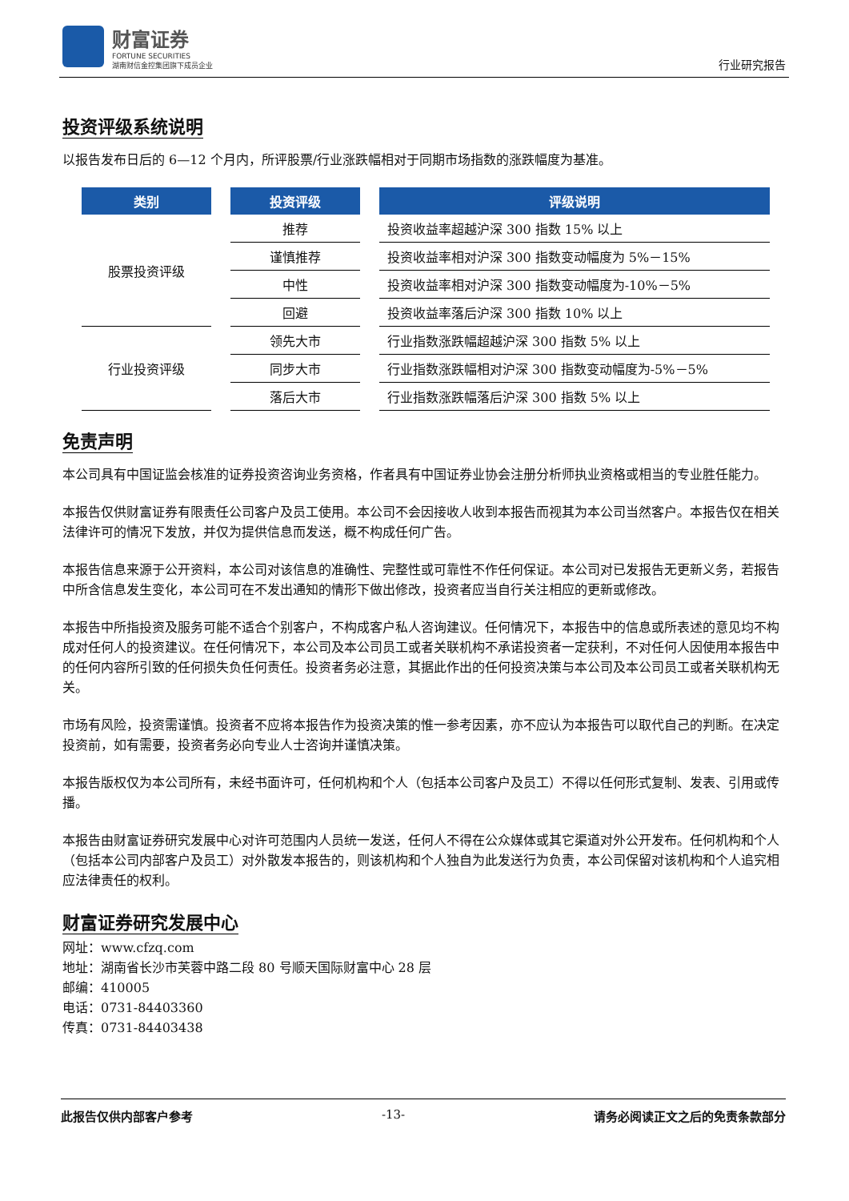财富证券
FORTUNE SECURITIES
湖南财信金控集团旗下成员企业
行业研究报告
投资评级系统说明
以报告发布日后的 6—12 个月内，所评股票/行业涨跌幅相对于同期市场指数的涨跌幅度为基准。
| 类别 | 投资评级 | 评级说明 |
| --- | --- | --- |
| 股票投资评级 | 推荐 | 投资收益率超越沪深 300 指数 15% 以上 |
| | 谨慎推荐 | 投资收益率相对沪深 300 指数变动幅度为 5%－15% |
| | 中性 | 投资收益率相对沪深 300 指数变动幅度为-10%－5% |
| | 回避 | 投资收益率落后沪深 300 指数 10% 以上 |
| 行业投资评级 | 领先大市 | 行业指数涨跌幅超越沪深 300 指数 5% 以上 |
| | 同步大市 | 行业指数涨跌幅相对沪深 300 指数变动幅度为-5%－5% |
| | 落后大市 | 行业指数涨跌幅落后沪深 300 指数 5% 以上 |
免责声明
本公司具有中国证监会核准的证券投资咨询业务资格，作者具有中国证券业协会注册分析师执业资格或相当的专业胜任能力。
本报告仅供财富证券有限责任公司客户及员工使用。本公司不会因接收人收到本报告而视其为本公司当然客户。本报告仅在相关法律许可的情况下发放，并仅为提供信息而发送，概不构成任何广告。
本报告信息来源于公开资料，本公司对该信息的准确性、完整性或可靠性不作任何保证。本公司对已发报告无更新义务，若报告中所含信息发生变化，本公司可在不发出通知的情形下做出修改，投资者应当自行关注相应的更新或修改。
本报告中所指投资及服务可能不适合个别客户，不构成客户私人咨询建议。任何情况下，本报告中的信息或所表述的意见均不构成对任何人的投资建议。在任何情况下，本公司及本公司员工或者关联机构不承诺投资者一定获利，不对任何人因使用本报告中的任何内容所引致的任何损失负任何责任。投资者务必注意，其据此作出的任何投资决策与本公司及本公司员工或者关联机构无关。
市场有风险，投资需谨慎。投资者不应将本报告作为投资决策的惟一参考因素，亦不应认为本报告可以取代自己的判断。在决定投资前，如有需要，投资者务必向专业人士咨询并谨慎决策。
本报告版权仅为本公司所有，未经书面许可，任何机构和个人（包括本公司客户及员工）不得以任何形式复制、发表、引用或传播。
本报告由财富证券研究发展中心对许可范围内人员统一发送，任何人不得在公众媒体或其它渠道对外公开发布。任何机构和个人（包括本公司内部客户及员工）对外散发本报告的，则该机构和个人独自为此发送行为负责，本公司保留对该机构和个人追究相应法律责任的权利。
财富证券研究发展中心
网址：www.cfzq.com
地址：湖南省长沙市芙蓉中路二段 80 号顺天国际财富中心 28 层
邮编：410005
电话：0731-84403360
传真：0731-84403438
此报告仅供内部客户参考 -13- 请务必阅读正文之后的免责条款部分